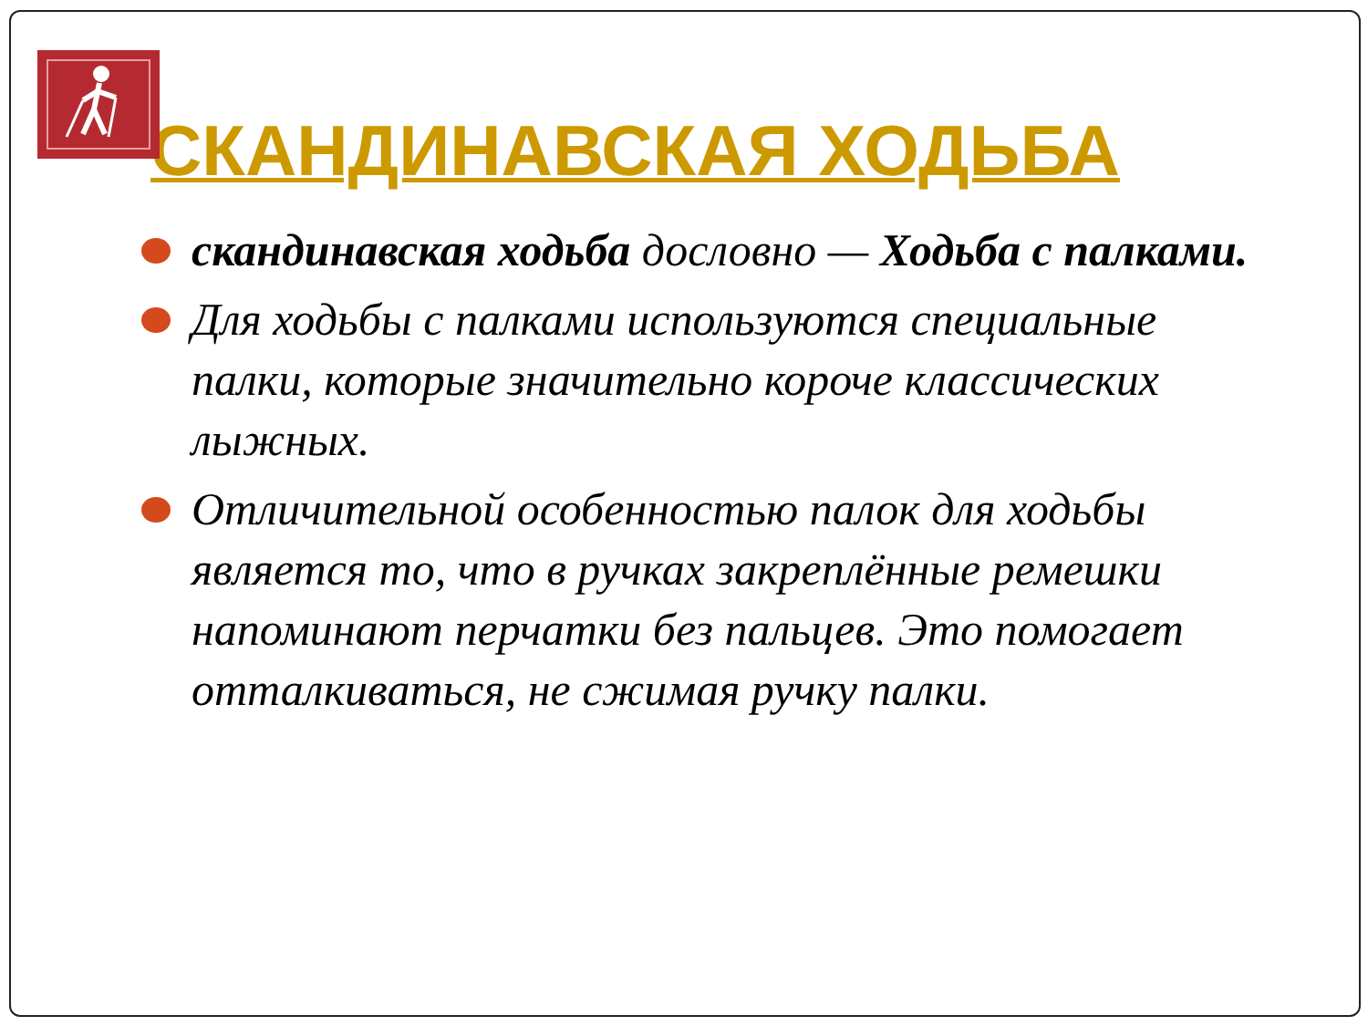СКАНДИНАВСКАЯ ХОДЬБА
скандинавская ходьба дословно — Ходьба с палками.
Для ходьбы с палками используются специальные палки, которые значительно короче классических лыжных.
Отличительной особенностью палок для ходьбы является то, что в ручках закреплённые ремешки напоминают перчатки без пальцев. Это помогает отталкиваться, не сжимая ручку палки.